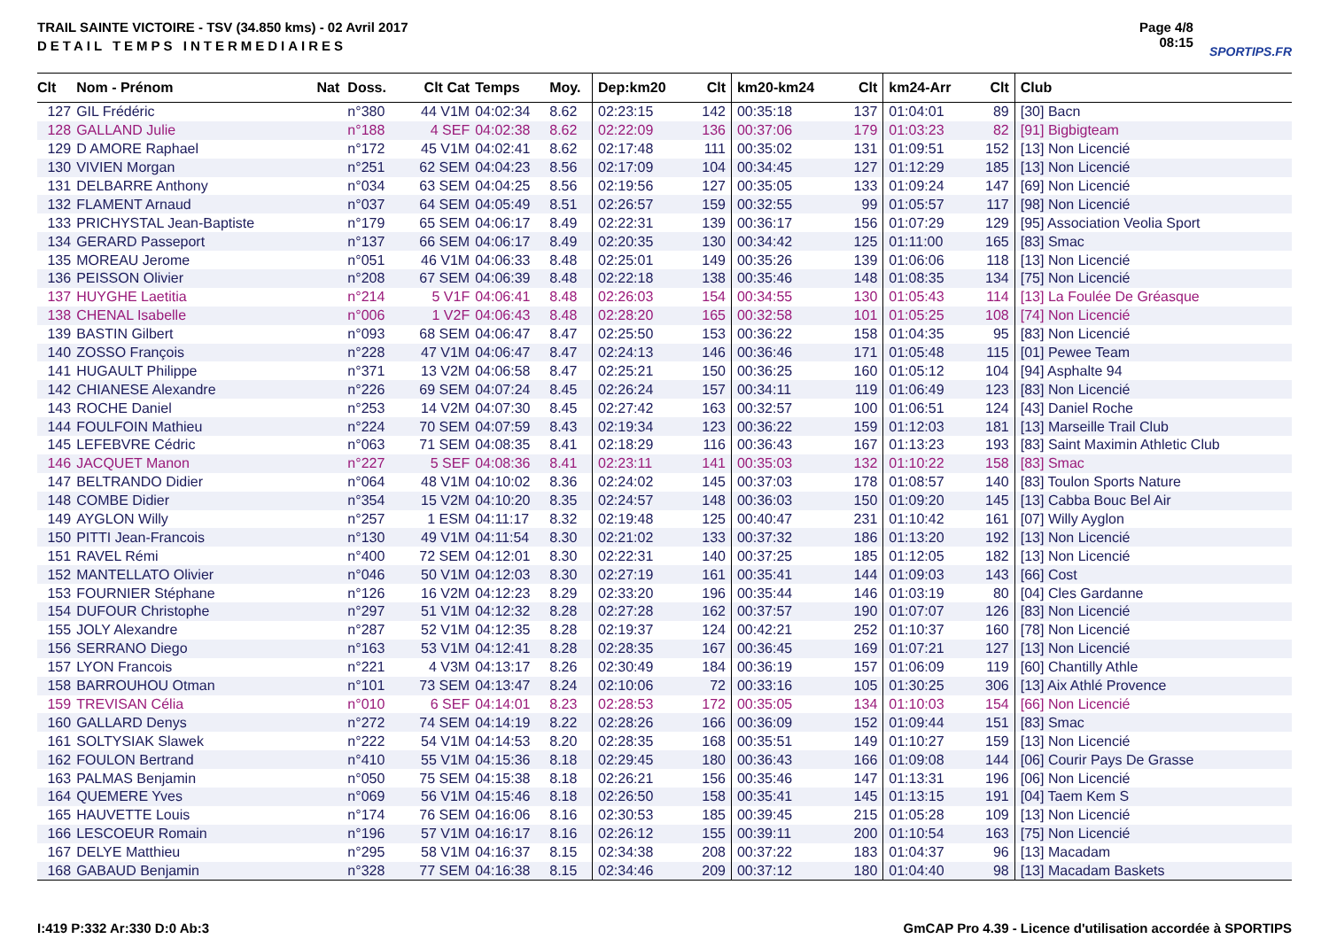TRAIL SAINTE VICTOIRE - TSV (34.850 kms) - 02 Avril 2017
DETAIL TEMPS INTERMEDIAIRES
Page 4/8
08:15
SPORTIPS.FR
| Clt | Nom - Prénom | Nat | Doss. | Clt Cat | Temps | Moy. | Dep:km20 | Clt | km20-km24 | Clt | km24-Arr | Clt | Club |
| --- | --- | --- | --- | --- | --- | --- | --- | --- | --- | --- | --- | --- | --- |
| 127 | GIL Frédéric | | n°380 | 44 V1M | 04:02:34 | 8.62 | 02:23:15 | 142 | 00:35:18 | 137 | 01:04:01 | 89 | [30] Bacn |
| 128 | GALLAND Julie | | n°188 | 4 SEF | 04:02:38 | 8.62 | 02:22:09 | 136 | 00:37:06 | 179 | 01:03:23 | 82 | [91] Bigbigteam |
| 129 | D AMORE Raphael | | n°172 | 45 V1M | 04:02:41 | 8.62 | 02:17:48 | 111 | 00:35:02 | 131 | 01:09:51 | 152 | [13] Non Licencié |
| 130 | VIVIEN Morgan | | n°251 | 62 SEM | 04:04:23 | 8.56 | 02:17:09 | 104 | 00:34:45 | 127 | 01:12:29 | 185 | [13] Non Licencié |
| 131 | DELBARRE Anthony | | n°034 | 63 SEM | 04:04:25 | 8.56 | 02:19:56 | 127 | 00:35:05 | 133 | 01:09:24 | 147 | [69] Non Licencié |
| 132 | FLAMENT Arnaud | | n°037 | 64 SEM | 04:05:49 | 8.51 | 02:26:57 | 159 | 00:32:55 | 99 | 01:05:57 | 117 | [98] Non Licencié |
| 133 | PRICHYSTAL Jean-Baptiste | | n°179 | 65 SEM | 04:06:17 | 8.49 | 02:22:31 | 139 | 00:36:17 | 156 | 01:07:29 | 129 | [95] Association Veolia Sport |
| 134 | GERARD Passeport | | n°137 | 66 SEM | 04:06:17 | 8.49 | 02:20:35 | 130 | 00:34:42 | 125 | 01:11:00 | 165 | [83] Smac |
| 135 | MOREAU Jerome | | n°051 | 46 V1M | 04:06:33 | 8.48 | 02:25:01 | 149 | 00:35:26 | 139 | 01:06:06 | 118 | [13] Non Licencié |
| 136 | PEISSON Olivier | | n°208 | 67 SEM | 04:06:39 | 8.48 | 02:22:18 | 138 | 00:35:46 | 148 | 01:08:35 | 134 | [75] Non Licencié |
| 137 | HUYGHE Laetitia | | n°214 | 5 V1F | 04:06:41 | 8.48 | 02:26:03 | 154 | 00:34:55 | 130 | 01:05:43 | 114 | [13] La Foulée De Gréasque |
| 138 | CHENAL Isabelle | | n°006 | 1 V2F | 04:06:43 | 8.48 | 02:28:20 | 165 | 00:32:58 | 101 | 01:05:25 | 108 | [74] Non Licencié |
| 139 | BASTIN Gilbert | | n°093 | 68 SEM | 04:06:47 | 8.47 | 02:25:50 | 153 | 00:36:22 | 158 | 01:04:35 | 95 | [83] Non Licencié |
| 140 | ZOSSO François | | n°228 | 47 V1M | 04:06:47 | 8.47 | 02:24:13 | 146 | 00:36:46 | 171 | 01:05:48 | 115 | [01] Pewee Team |
| 141 | HUGAULT Philippe | | n°371 | 13 V2M | 04:06:58 | 8.47 | 02:25:21 | 150 | 00:36:25 | 160 | 01:05:12 | 104 | [94] Asphalte 94 |
| 142 | CHIANESE Alexandre | | n°226 | 69 SEM | 04:07:24 | 8.45 | 02:26:24 | 157 | 00:34:11 | 119 | 01:06:49 | 123 | [83] Non Licencié |
| 143 | ROCHE Daniel | | n°253 | 14 V2M | 04:07:30 | 8.45 | 02:27:42 | 163 | 00:32:57 | 100 | 01:06:51 | 124 | [43] Daniel Roche |
| 144 | FOULFOIN Mathieu | | n°224 | 70 SEM | 04:07:59 | 8.43 | 02:19:34 | 123 | 00:36:22 | 159 | 01:12:03 | 181 | [13] Marseille Trail Club |
| 145 | LEFEBVRE Cédric | | n°063 | 71 SEM | 04:08:35 | 8.41 | 02:18:29 | 116 | 00:36:43 | 167 | 01:13:23 | 193 | [83] Saint Maximin Athletic Club |
| 146 | JACQUET Manon | | n°227 | 5 SEF | 04:08:36 | 8.41 | 02:23:11 | 141 | 00:35:03 | 132 | 01:10:22 | 158 | [83] Smac |
| 147 | BELTRANDO Didier | | n°064 | 48 V1M | 04:10:02 | 8.36 | 02:24:02 | 145 | 00:37:03 | 178 | 01:08:57 | 140 | [83] Toulon Sports Nature |
| 148 | COMBE Didier | | n°354 | 15 V2M | 04:10:20 | 8.35 | 02:24:57 | 148 | 00:36:03 | 150 | 01:09:20 | 145 | [13] Cabba Bouc Bel Air |
| 149 | AYGLON Willy | | n°257 | 1 ESM | 04:11:17 | 8.32 | 02:19:48 | 125 | 00:40:47 | 231 | 01:10:42 | 161 | [07] Willy Ayglon |
| 150 | PITTI Jean-Francois | | n°130 | 49 V1M | 04:11:54 | 8.30 | 02:21:02 | 133 | 00:37:32 | 186 | 01:13:20 | 192 | [13] Non Licencié |
| 151 | RAVEL Rémi | | n°400 | 72 SEM | 04:12:01 | 8.30 | 02:22:31 | 140 | 00:37:25 | 185 | 01:12:05 | 182 | [13] Non Licencié |
| 152 | MANTELLATO Olivier | | n°046 | 50 V1M | 04:12:03 | 8.30 | 02:27:19 | 161 | 00:35:41 | 144 | 01:09:03 | 143 | [66] Cost |
| 153 | FOURNIER Stéphane | | n°126 | 16 V2M | 04:12:23 | 8.29 | 02:33:20 | 196 | 00:35:44 | 146 | 01:03:19 | 80 | [04] Cles Gardanne |
| 154 | DUFOUR Christophe | | n°297 | 51 V1M | 04:12:32 | 8.28 | 02:27:28 | 162 | 00:37:57 | 190 | 01:07:07 | 126 | [83] Non Licencié |
| 155 | JOLY Alexandre | | n°287 | 52 V1M | 04:12:35 | 8.28 | 02:19:37 | 124 | 00:42:21 | 252 | 01:10:37 | 160 | [78] Non Licencié |
| 156 | SERRANO Diego | | n°163 | 53 V1M | 04:12:41 | 8.28 | 02:28:35 | 167 | 00:36:45 | 169 | 01:07:21 | 127 | [13] Non Licencié |
| 157 | LYON Francois | | n°221 | 4 V3M | 04:13:17 | 8.26 | 02:30:49 | 184 | 00:36:19 | 157 | 01:06:09 | 119 | [60] Chantilly Athle |
| 158 | BARROUHOU Otman | | n°101 | 73 SEM | 04:13:47 | 8.24 | 02:10:06 | 72 | 00:33:16 | 105 | 01:30:25 | 306 | [13] Aix Athlé Provence |
| 159 | TREVISAN Célia | | n°010 | 6 SEF | 04:14:01 | 8.23 | 02:28:53 | 172 | 00:35:05 | 134 | 01:10:03 | 154 | [66] Non Licencié |
| 160 | GALLARD Denys | | n°272 | 74 SEM | 04:14:19 | 8.22 | 02:28:26 | 166 | 00:36:09 | 152 | 01:09:44 | 151 | [83] Smac |
| 161 | SOLTYSIAK Slawek | | n°222 | 54 V1M | 04:14:53 | 8.20 | 02:28:35 | 168 | 00:35:51 | 149 | 01:10:27 | 159 | [13] Non Licencié |
| 162 | FOULON Bertrand | | n°410 | 55 V1M | 04:15:36 | 8.18 | 02:29:45 | 180 | 00:36:43 | 166 | 01:09:08 | 144 | [06] Courir Pays De Grasse |
| 163 | PALMAS Benjamin | | n°050 | 75 SEM | 04:15:38 | 8.18 | 02:26:21 | 156 | 00:35:46 | 147 | 01:13:31 | 196 | [06] Non Licencié |
| 164 | QUEMERE Yves | | n°069 | 56 V1M | 04:15:46 | 8.18 | 02:26:50 | 158 | 00:35:41 | 145 | 01:13:15 | 191 | [04] Taem Kem S |
| 165 | HAUVETTE Louis | | n°174 | 76 SEM | 04:16:06 | 8.16 | 02:30:53 | 185 | 00:39:45 | 215 | 01:05:28 | 109 | [13] Non Licencié |
| 166 | LESCOEUR Romain | | n°196 | 57 V1M | 04:16:17 | 8.16 | 02:26:12 | 155 | 00:39:11 | 200 | 01:10:54 | 163 | [75] Non Licencié |
| 167 | DELYE Matthieu | | n°295 | 58 V1M | 04:16:37 | 8.15 | 02:34:38 | 208 | 00:37:22 | 183 | 01:04:37 | 96 | [13] Macadam |
| 168 | GABAUD Benjamin | | n°328 | 77 SEM | 04:16:38 | 8.15 | 02:34:46 | 209 | 00:37:12 | 180 | 01:04:40 | 98 | [13] Macadam Baskets |
I:419 P:332 Ar:330 D:0 Ab:3 GmCAP Pro 4.39 - Licence d'utilisation accordée à SPORTIPS